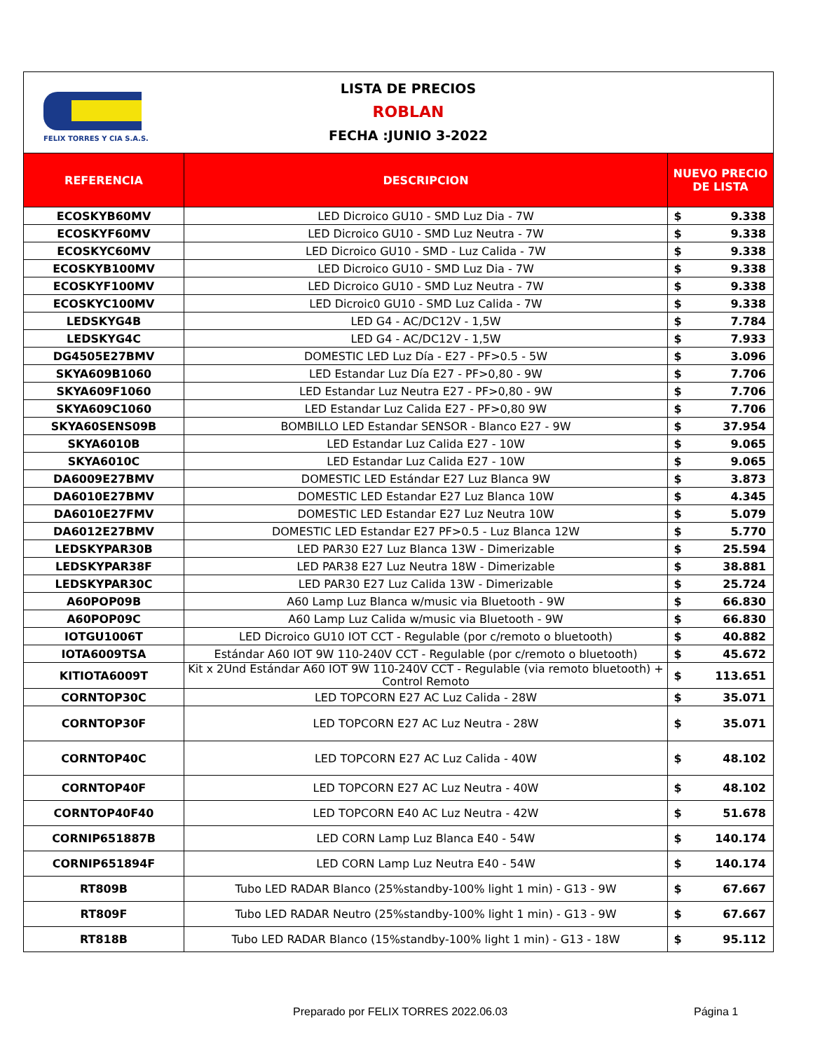FELIX TORRES Y CIA S.A.S.
LISTA DE PRECIOS
ROBLAN
FECHA :JUNIO 3-2022
| REFERENCIA | DESCRIPCION | NUEVO PRECIO DE LISTA | |
| --- | --- | --- | --- |
| ECOSKYB60MV | LED Dicroico GU10 - SMD Luz Dia - 7W | $ | 9.338 |
| ECOSKYF60MV | LED Dicroico GU10 - SMD Luz Neutra - 7W | $ | 9.338 |
| ECOSKYC60MV | LED Dicroico GU10 - SMD - Luz Calida - 7W | $ | 9.338 |
| ECOSKYB100MV | LED Dicroico GU10 - SMD Luz Dia - 7W | $ | 9.338 |
| ECOSKYF100MV | LED Dicroico GU10 - SMD Luz Neutra - 7W | $ | 9.338 |
| ECOSKYC100MV | LED Dicroic0 GU10 - SMD Luz Calida - 7W | $ | 9.338 |
| LEDSKYG4B | LED G4 - AC/DC12V - 1,5W | $ | 7.784 |
| LEDSKYG4C | LED G4 - AC/DC12V - 1,5W | $ | 7.933 |
| DG4505E27BMV | DOMESTIC LED Luz Día - E27 - PF>0.5 - 5W | $ | 3.096 |
| SKYA609B1060 | LED Estandar Luz Día E27 - PF>0,80 - 9W | $ | 7.706 |
| SKYA609F1060 | LED Estandar Luz Neutra E27 - PF>0,80 - 9W | $ | 7.706 |
| SKYA609C1060 | LED Estandar Luz Calida E27 - PF>0,80 9W | $ | 7.706 |
| SKYA60SENS09B | BOMBILLO LED Estandar SENSOR - Blanco E27 - 9W | $ | 37.954 |
| SKYA6010B | LED Estandar Luz Calida E27 - 10W | $ | 9.065 |
| SKYA6010C | LED Estandar Luz Calida E27 - 10W | $ | 9.065 |
| DA6009E27BMV | DOMESTIC LED Estándar E27 Luz Blanca 9W | $ | 3.873 |
| DA6010E27BMV | DOMESTIC LED Estandar E27 Luz Blanca 10W | $ | 4.345 |
| DA6010E27FMV | DOMESTIC LED Estandar E27 Luz Neutra 10W | $ | 5.079 |
| DA6012E27BMV | DOMESTIC LED Estandar E27 PF>0.5 - Luz Blanca 12W | $ | 5.770 |
| LEDSKYPAR30B | LED PAR30 E27 Luz Blanca 13W - Dimerizable | $ | 25.594 |
| LEDSKYPAR38F | LED PAR38 E27 Luz Neutra 18W - Dimerizable | $ | 38.881 |
| LEDSKYPAR30C | LED PAR30 E27 Luz Calida 13W - Dimerizable | $ | 25.724 |
| A60POP09B | A60 Lamp Luz Blanca w/music via Bluetooth - 9W | $ | 66.830 |
| A60POP09C | A60 Lamp Luz Calida w/music via Bluetooth - 9W | $ | 66.830 |
| IOTGU1006T | LED Dicroico GU10 IOT CCT - Regulable (por c/remoto o bluetooth) | $ | 40.882 |
| IOTA6009TSA | Estándar A60 IOT 9W 110-240V CCT - Regulable (por c/remoto o bluetooth) | $ | 45.672 |
| KITIOTA6009T | Kit x 2Und Estándar A60 IOT 9W 110-240V CCT - Regulable (via remoto bluetooth) + Control Remoto | $ | 113.651 |
| CORNTOP30C | LED TOPCORN E27 AC Luz Calida - 28W | $ | 35.071 |
| CORNTOP30F | LED TOPCORN E27 AC Luz Neutra - 28W | $ | 35.071 |
| CORNTOP40C | LED TOPCORN E27 AC Luz Calida - 40W | $ | 48.102 |
| CORNTOP40F | LED TOPCORN E27 AC Luz Neutra - 40W | $ | 48.102 |
| CORNTOP40F40 | LED TOPCORN E40 AC Luz Neutra - 42W | $ | 51.678 |
| CORNIP651887B | LED CORN Lamp Luz Blanca E40 - 54W | $ | 140.174 |
| CORNIP651894F | LED CORN Lamp Luz Neutra E40 - 54W | $ | 140.174 |
| RT809B | Tubo LED RADAR Blanco (25%standby-100% light 1 min) - G13 - 9W | $ | 67.667 |
| RT809F | Tubo LED RADAR Neutro (25%standby-100% light 1 min) - G13 - 9W | $ | 67.667 |
| RT818B | Tubo LED RADAR Blanco (15%standby-100% light 1 min) - G13 - 18W | $ | 95.112 |
Preparado por FELIX TORRES 2022.06.03
Página 1